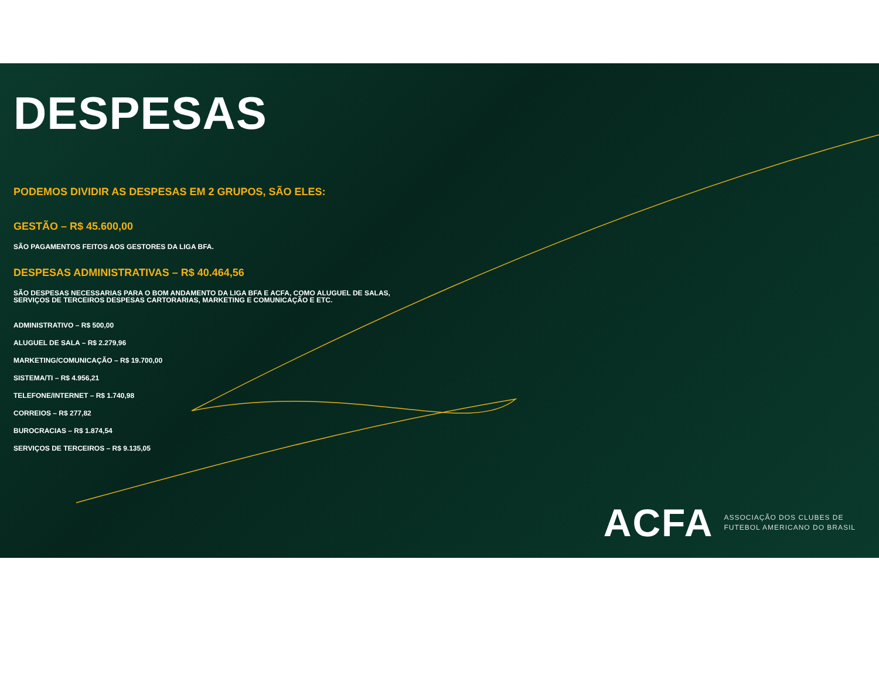DESPESAS
PODEMOS DIVIDIR AS DESPESAS EM 2 GRUPOS, SÃO ELES:
GESTÃO – R$ 45.600,00
SÃO PAGAMENTOS FEITOS AOS GESTORES DA LIGA BFA.
DESPESAS ADMINISTRATIVAS – R$ 40.464,56
SÃO DESPESAS NECESSARIAS PARA O BOM ANDAMENTO DA LIGA BFA E ACFA, COMO ALUGUEL DE SALAS,
SERVIÇOS DE TERCEIROS DESPESAS CARTORARIAS, MARKETING E COMUNICAÇÃO E ETC.
ADMINISTRATIVO – R$ 500,00
ALUGUEL DE SALA – R$ 2.279,96
MARKETING/COMUNICAÇÃO – R$ 19.700,00
SISTEMA/TI – R$ 4.956,21
TELEFONE/INTERNET – R$ 1.740,98
CORREIOS – R$ 277,82
BUROCRACIAS – R$ 1.874,54
SERVIÇOS DE TERCEIROS – R$ 9.135,05
ACFA ASSOCIAÇÃO DOS CLUBES DE
FUTEBOL AMERICANO DO BRASIL